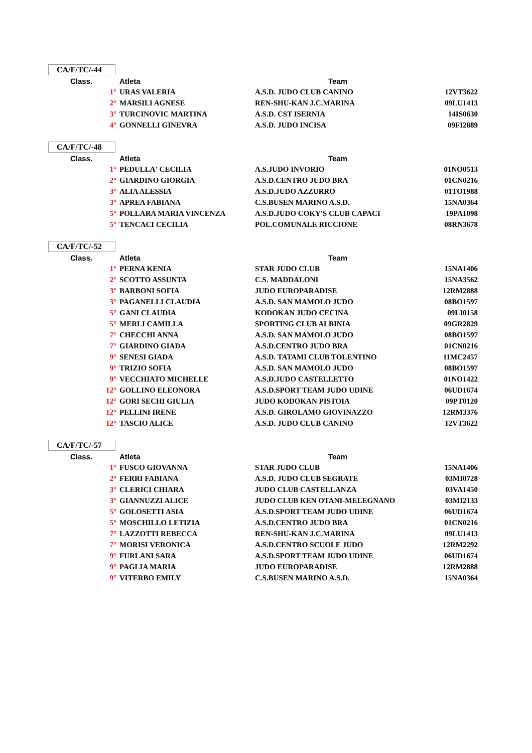CA/F/TC/-44
| Class. | Atleta | Team | |
| --- | --- | --- | --- |
| 1° | URAS VALERIA | A.S.D. JUDO CLUB CANINO | 12VT3622 |
| 2° | MARSILI AGNESE | REN-SHU-KAN J.C.MARINA | 09LU1413 |
| 3° | TURCINOVIC MARTINA | A.S.D. CST ISERNIA | 14IS0630 |
| 4° | GONNELLI GINEVRA | A.S.D. JUDO INCISA | 09FI2889 |
CA/F/TC/-48
| Class. | Atleta | Team | |
| --- | --- | --- | --- |
| 1° | PEDULLA' CECILIA | A.S.JUDO INVORIO | 01NO0513 |
| 2° | GIARDINO GIORGIA | A.S.D.CENTRO JUDO BRA | 01CN0216 |
| 3° | ALIA ALESSIA | A.S.D.JUDO AZZURRO | 01TO1988 |
| 3° | APREA FABIANA | C.S.BUSEN MARINO A.S.D. | 15NA0364 |
| 5° | POLLARA MARIA VINCENZA | A.S.D.JUDO COKY'S CLUB CAPACI | 19PA1098 |
| 5° | TENCACI CECILIA | POL.COMUNALE RICCIONE | 08RN3678 |
CA/F/TC/-52
| Class. | Atleta | Team | |
| --- | --- | --- | --- |
| 1° | PERNA KENIA | STAR JUDO CLUB | 15NA1406 |
| 2° | SCOTTO ASSUNTA | C.S. MADDALONI | 15NA3562 |
| 3° | BARBONI SOFIA | JUDO EUROPARADISE | 12RM2888 |
| 3° | PAGANELLI CLAUDIA | A.S.D. SAN MAMOLO JUDO | 08BO1597 |
| 5° | GANI CLAUDIA | KODOKAN JUDO CECINA | 09LI0158 |
| 5° | MERLI CAMILLA | SPORTING CLUB ALBINIA | 09GR2829 |
| 7° | CHECCHI ANNA | A.S.D. SAN MAMOLO JUDO | 08BO1597 |
| 7° | GIARDINO GIADA | A.S.D.CENTRO JUDO BRA | 01CN0216 |
| 9° | SENESI GIADA | A.S.D. TATAMI CLUB TOLENTINO | 11MC2457 |
| 9° | TRIZIO SOFIA | A.S.D. SAN MAMOLO JUDO | 08BO1597 |
| 9° | VECCHIATO MICHELLE | A.S.D.JUDO CASTELLETTO | 01NO1422 |
| 12° | GOLLINO ELEONORA | A.S.D.SPORT TEAM JUDO UDINE | 06UD1674 |
| 12° | GORI SECHI GIULIA | JUDO KODOKAN PISTOIA | 09PT0120 |
| 12° | PELLINI IRENE | A.S.D. GIROLAMO GIOVINAZZO | 12RM3376 |
| 12° | TASCIO ALICE | A.S.D. JUDO CLUB CANINO | 12VT3622 |
CA/F/TC/-57
| Class. | Atleta | Team | |
| --- | --- | --- | --- |
| 1° | FUSCO GIOVANNA | STAR JUDO CLUB | 15NA1406 |
| 2° | FERRI FABIANA | A.S.D. JUDO CLUB SEGRATE | 03MI0728 |
| 3° | CLERICI CHIARA | JUDO CLUB CASTELLANZA | 03VA1450 |
| 3° | GIANNUZZI ALICE | JUDO CLUB KEN OTANI-MELEGNANO | 03MI2133 |
| 5° | GOLOSETTI ASIA | A.S.D.SPORT TEAM JUDO UDINE | 06UD1674 |
| 5° | MOSCHILLO LETIZIA | A.S.D.CENTRO JUDO BRA | 01CN0216 |
| 7° | LAZZOTTI REBECCA | REN-SHU-KAN J.C.MARINA | 09LU1413 |
| 7° | MORISI VERONICA | A.S.D.CENTRO SCUOLE JUDO | 12RM2292 |
| 9° | FURLANI SARA | A.S.D.SPORT TEAM JUDO UDINE | 06UD1674 |
| 9° | PAGLIA MARIA | JUDO EUROPARADISE | 12RM2888 |
| 9° | VITERBO EMILY | C.S.BUSEN MARINO A.S.D. | 15NA0364 |